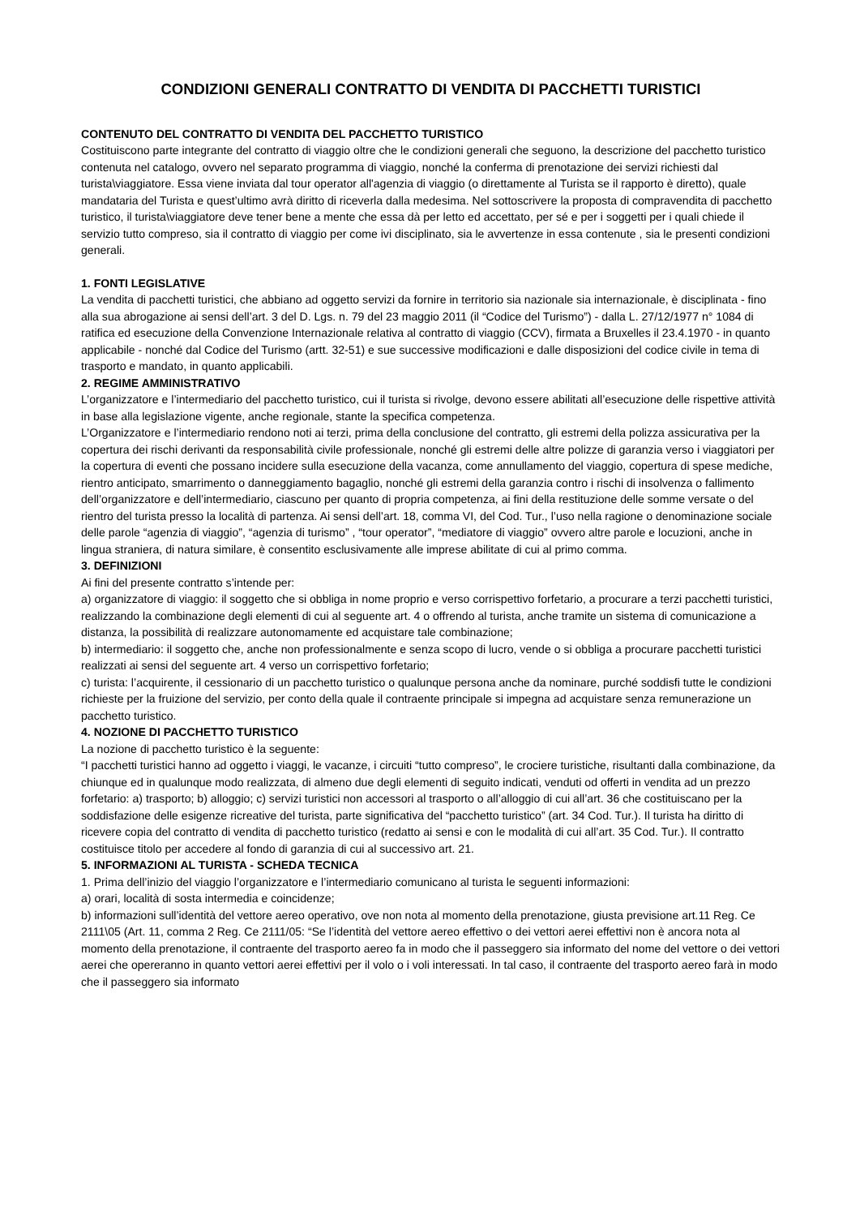CONDIZIONI GENERALI CONTRATTO DI VENDITA DI PACCHETTI TURISTICI
CONTENUTO DEL CONTRATTO DI VENDITA DEL PACCHETTO TURISTICO
Costituiscono parte integrante del contratto di viaggio oltre che le condizioni generali che seguono, la descrizione del pacchetto turistico contenuta nel catalogo, ovvero nel separato programma di viaggio, nonché la conferma di prenotazione dei servizi richiesti dal turista\viaggiatore. Essa viene inviata dal tour operator all'agenzia di viaggio (o direttamente al Turista se il rapporto è diretto), quale mandataria del Turista e quest’ultimo avrà diritto di riceverla dalla medesima. Nel sottoscrivere la proposta di compravendita di pacchetto turistico, il turista\viaggiatore deve tener bene a mente che essa dà per letto ed accettato, per sé e per i soggetti per i quali chiede il servizio tutto compreso, sia il contratto di viaggio per come ivi disciplinato, sia le avvertenze in essa contenute , sia le presenti condizioni generali.
1. FONTI LEGISLATIVE
La vendita di pacchetti turistici, che abbiano ad oggetto servizi da fornire in territorio sia nazionale sia internazionale, è disciplinata - fino alla sua abrogazione ai sensi dell’art. 3 del D. Lgs. n. 79 del 23 maggio 2011 (il “Codice del Turismo”) - dalla L. 27/12/1977 n° 1084 di ratifica ed esecuzione della Convenzione Internazionale relativa al contratto di viaggio (CCV), firmata a Bruxelles il 23.4.1970 - in quanto applicabile - nonché dal Codice del Turismo (artt. 32-51) e sue successive modificazioni e dalle disposizioni del codice civile in tema di trasporto e mandato, in quanto applicabili.
2. REGIME AMMINISTRATIVO
L’organizzatore e l’intermediario del pacchetto turistico, cui il turista si rivolge, devono essere abilitati all’esecuzione delle rispettive attività in base alla legislazione vigente, anche regionale, stante la specifica competenza.
L’Organizzatore e l’intermediario rendono noti ai terzi, prima della conclusione del contratto, gli estremi della polizza assicurativa per la copertura dei rischi derivanti da responsabilità civile professionale, nonché gli estremi delle altre polizze di garanzia verso i viaggiatori per la copertura di eventi che possano incidere sulla esecuzione della vacanza, come annullamento del viaggio, copertura di spese mediche, rientro anticipato, smarrimento o danneggiamento bagaglio, nonché gli estremi della garanzia contro i rischi di insolvenza o fallimento dell’organizzatore e dell’intermediario, ciascuno per quanto di propria competenza, ai fini della restituzione delle somme versate o del rientro del turista presso la località di partenza. Ai sensi dell’art. 18, comma VI, del Cod. Tur., l’uso nella ragione o denominazione sociale delle parole “agenzia di viaggio”, “agenzia di turismo” , “tour operator”, “mediatore di viaggio” ovvero altre parole e locuzioni, anche in lingua straniera, di natura similare, è consentito esclusivamente alle imprese abilitate di cui al primo comma.
3. DEFINIZIONI
Ai fini del presente contratto s’intende per:
a) organizzatore di viaggio: il soggetto che si obbliga in nome proprio e verso corrispettivo forfetario, a procurare a terzi pacchetti turistici, realizzando la combinazione degli elementi di cui al seguente art. 4 o offrendo al turista, anche tramite un sistema di comunicazione a distanza, la possibilità di realizzare autonomamente ed acquistare tale combinazione;
b) intermediario: il soggetto che, anche non professionalmente e senza scopo di lucro, vende o si obbliga a procurare pacchetti turistici realizzati ai sensi del seguente art. 4 verso un corrispettivo forfetario;
c) turista: l’acquirente, il cessionario di un pacchetto turistico o qualunque persona anche da nominare, purché soddisfi tutte le condizioni richieste per la fruizione del servizio, per conto della quale il contraente principale si impegna ad acquistare senza remunerazione un pacchetto turistico.
4. NOZIONE DI PACCHETTO TURISTICO
La nozione di pacchetto turistico è la seguente:
“I pacchetti turistici hanno ad oggetto i viaggi, le vacanze, i circuiti “tutto compreso”, le crociere turistiche, risultanti dalla combinazione, da chiunque ed in qualunque modo realizzata, di almeno due degli elementi di seguito indicati, venduti od offerti in vendita ad un prezzo forfetario: a) trasporto; b) alloggio; c) servizi turistici non accessori al trasporto o all’alloggio di cui all’art. 36 che costituiscano per la soddisfazione delle esigenze ricreative del turista, parte significativa del “pacchetto turistico” (art. 34 Cod. Tur.). Il turista ha diritto di ricevere copia del contratto di vendita di pacchetto turistico (redatto ai sensi e con le modalità di cui all’art. 35 Cod. Tur.). Il contratto costituisce titolo per accedere al fondo di garanzia di cui al successivo art. 21.
5. INFORMAZIONI AL TURISTA - SCHEDA TECNICA
1. Prima dell’inizio del viaggio l’organizzatore e l’intermediario comunicano al turista le seguenti informazioni:
a) orari, località di sosta intermedia e coincidenze;
b) informazioni sull’identità del vettore aereo operativo, ove non nota al momento della prenotazione, giusta previsione art.11 Reg. Ce 2111\05 (Art. 11, comma 2 Reg. Ce 2111/05: “Se l’identità del vettore aereo effettivo o dei vettori aerei effettivi non è ancora nota al momento della prenotazione, il contraente del trasporto aereo fa in modo che il passeggero sia informato del nome del vettore o dei vettori aerei che opereranno in quanto vettori aerei effettivi per il volo o i voli interessati. In tal caso, il contraente del trasporto aereo farà in modo che il passeggero sia informato